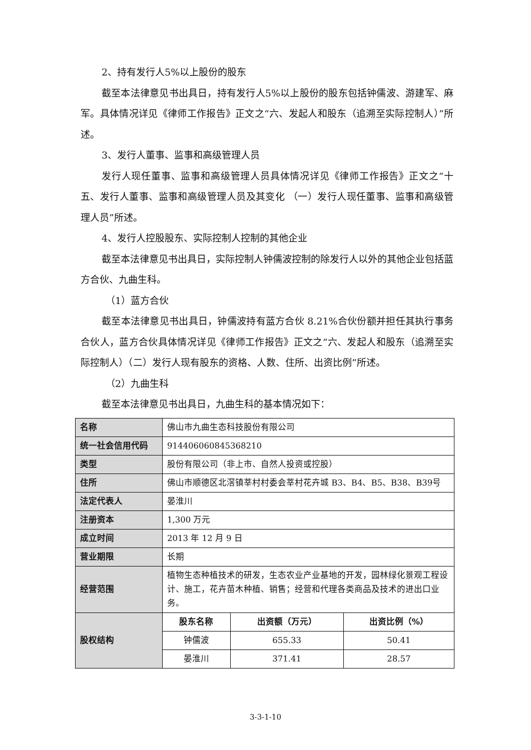2、持有发行人5%以上股份的股东
截至本法律意见书出具日，持有发行人5%以上股份的股东包括钟儒波、游建军、麻军。具体情况详见《律师工作报告》正文之“六、发起人和股东（追溯至实际控制人）”所述。
3、发行人董事、监事和高级管理人员
发行人现任董事、监事和高级管理人员具体情况详见《律师工作报告》正文之“十五、发行人董事、监事和高级管理人员及其变化 （一）发行人现任董事、监事和高级管理人员”所述。
4、发行人控股股东、实际控制人控制的其他企业
截至本法律意见书出具日，实际控制人钟儒波控制的除发行人以外的其他企业包括蓝方合伙、九曲生科。
（1）蓝方合伙
截至本法律意见书出具日，钟儒波持有蓝方合伙 8.21%合伙份额并担任其执行事务合伙人，蓝方合伙具体情况详见《律师工作报告》正文之“六、发起人和股东（追溯至实际控制人）（二）发行人现有股东的资格、人数、住所、出资比例”所述。
（2）九曲生科
截至本法律意见书出具日，九曲生科的基本情况如下：
| 名称 | 佛山市九曲生态科技股份有限公司 | | |
| 统一社会信用代码 | 914406060845368210 | | |
| 类型 | 股份有限公司（非上市、自然人投资或控股） | | |
| 住所 | 佛山市顺德区北滘镇莘村村委会莘村花卉城 B3、B4、B5、B38、B39号 | | |
| 法定代表人 | 晏淮川 | | |
| 注册资本 | 1,300 万元 | | |
| 成立时间 | 2013 年 12 月 9 日 | | |
| 营业期限 | 长期 | | |
| 经营范围 | 植物生态种植技术的研发，生态农业产业基地的开发，园林绿化景观工程设计、施工，花卉苗木种植、销售；经营和代理各类商品及技术的进出口业务。 | | |
| 股权结构 | 股东名称 | 出资额（万元） | 出资比例（%） |
| | 钟儒波 | 655.33 | 50.41 |
| | 晏淮川 | 371.41 | 28.57 |
3-3-1-10